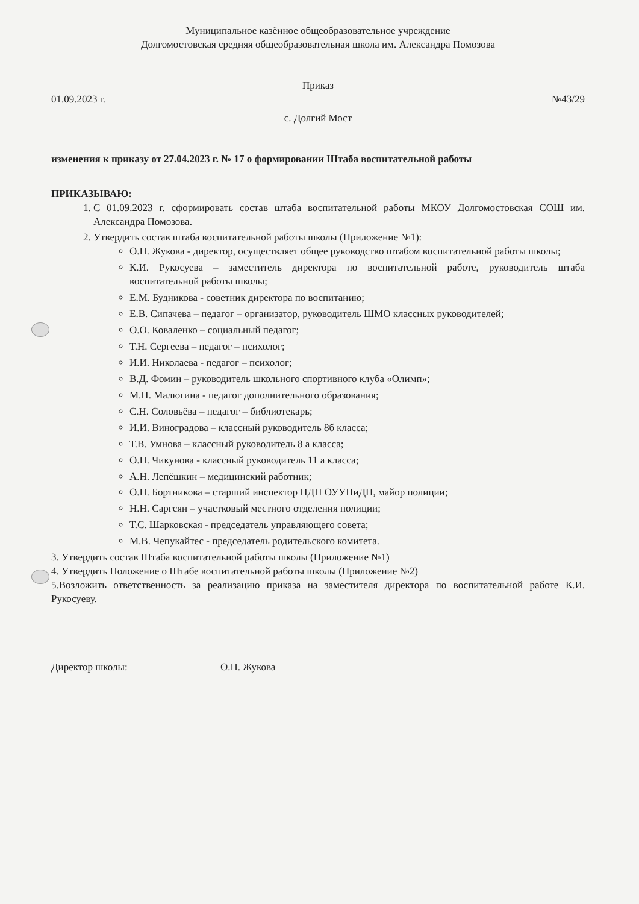Муниципальное казённое общеобразовательное учреждение
Долгомостовская средняя общеобразовательная школа им. Александра Помозова
Приказ
01.09.2023 г. №43/29
с. Долгий Мост
изменения к приказу от 27.04.2023 г. № 17 о формировании Штаба воспитательной работы
ПРИКАЗЫВАЮ:
1. С 01.09.2023 г. сформировать состав штаба воспитательной работы МКОУ Долгомостовская СОШ им. Александра Помозова.
2. Утвердить состав штаба воспитательной работы школы (Приложение №1):
О.Н. Жукова - директор, осуществляет общее руководство штабом воспитательной работы школы;
К.И. Рукосуева – заместитель директора по воспитательной работе, руководитель штаба воспитательной работы школы;
Е.М. Будникова - советник директора по воспитанию;
Е.В. Сипачева – педагог – организатор, руководитель ШМО классных руководителей;
О.О. Коваленко – социальный педагог;
Т.Н. Сергеева – педагог – психолог;
И.И. Николаева - педагог – психолог;
В.Д. Фомин – руководитель школьного спортивного клуба «Олимп»;
М.П. Малюгина - педагог дополнительного образования;
С.Н. Соловьёва – педагог – библиотекарь;
И.И. Виноградова – классный руководитель 8б класса;
Т.В. Умнова – классный руководитель 8 а класса;
О.Н. Чикунова - классный руководитель 11 а класса;
А.Н. Лепёшкин – медицинский работник;
О.П. Бортникова – старший инспектор ПДН ОУУПиДН, майор полиции;
Н.Н. Саргсян – участковый местного отделения полиции;
Т.С. Шарковская - председатель управляющего совета;
М.В. Чепукайтес - председатель родительского комитета.
3. Утвердить состав Штаба воспитательной работы школы (Приложение №1)
4. Утвердить Положение о Штабе воспитательной работы школы (Приложение №2)
5.Возложить ответственность за реализацию приказа на заместителя директора по воспитательной работе К.И. Рукосуеву.
Директор школы: О.Н. Жукова